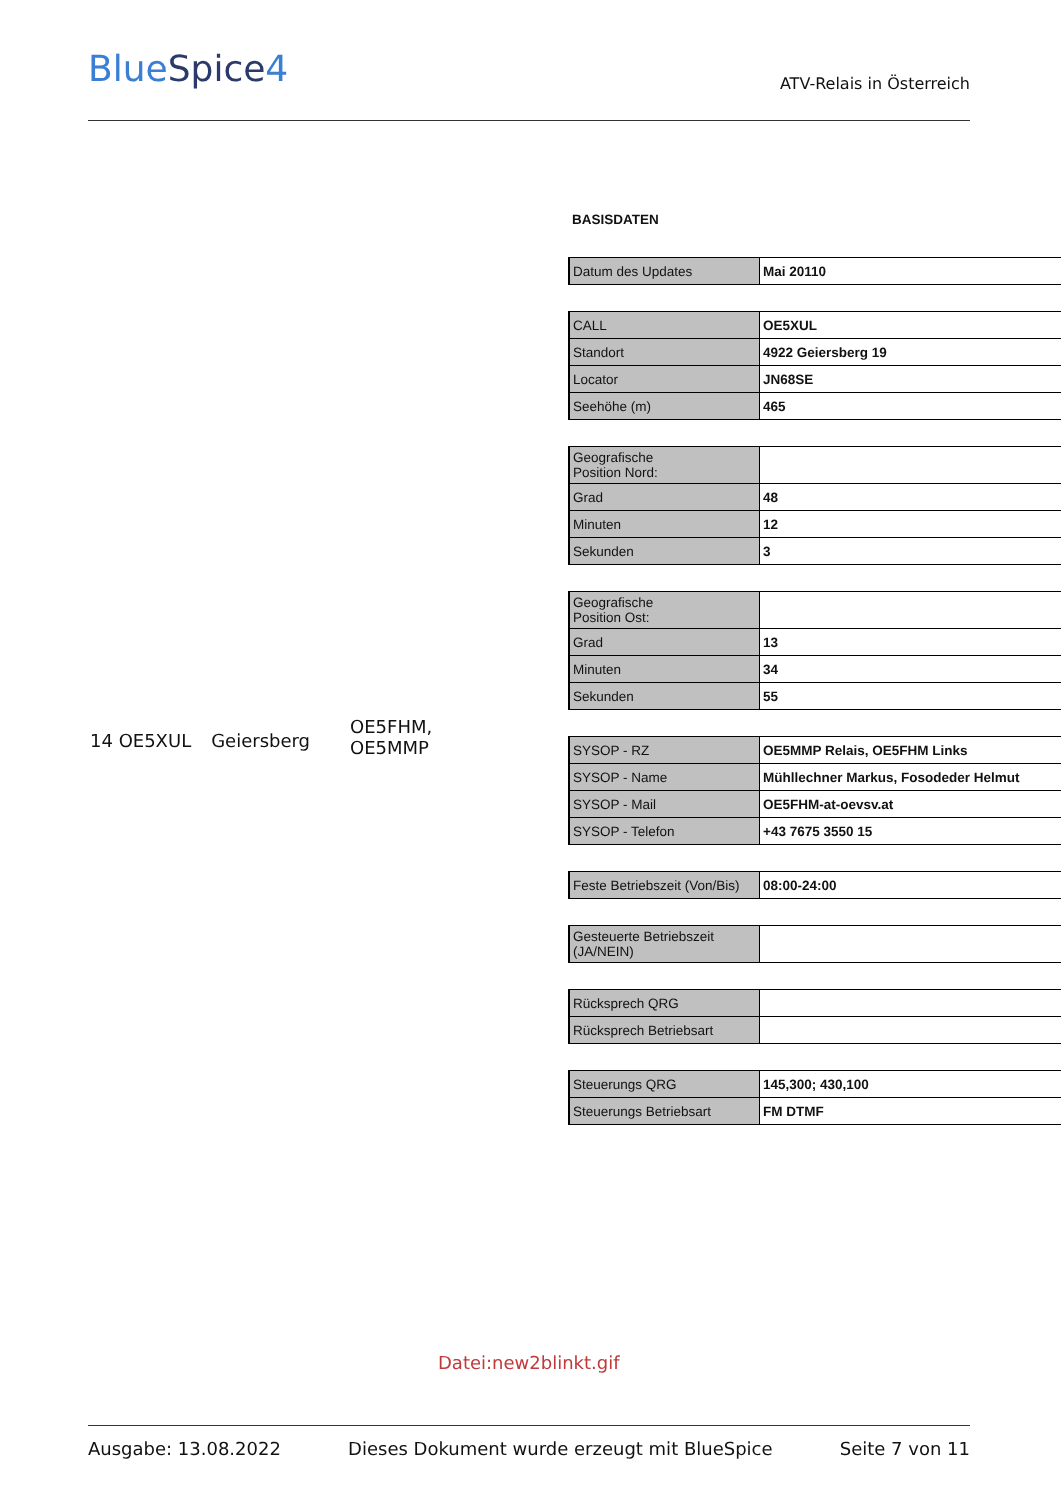BlueSpice4
ATV-Relais in Österreich
14 OE5XUL Geiersberg OE5FHM,
OE5MMP
BASISDATEN
| Datum des Updates | Mai 20110 |
| CALL | OE5XUL |
| Standort | 4922 Geiersberg 19 |
| Locator | JN68SE |
| Seehöhe (m) | 465 |
| Geografische Position Nord: | |
| Grad | 48 |
| Minuten | 12 |
| Sekunden | 3 |
| Geografische Position Ost: | |
| Grad | 13 |
| Minuten | 34 |
| Sekunden | 55 |
| SYSOP - RZ | OE5MMP Relais, OE5FHM Links |
| SYSOP - Name | Mühllechner Markus, Fosodeder Helmut |
| SYSOP - Mail | OE5FHM-at-oevsv.at |
| SYSOP - Telefon | +43 7675 3550 15 |
| Feste Betriebszeit (Von/Bis) | 08:00-24:00 |
| Gesteuerte Betriebszeit (JA/NEIN) | |
| Rücksprech QRG | |
| Rücksprech Betriebsart | |
| Steuerungs QRG | 145,300; 430,100 |
| Steuerungs Betriebsart | FM DTMF |
Datei:new2blinkt.gif
Ausgabe: 13.08.2022 Dieses Dokument wurde erzeugt mit BlueSpice Seite 7 von 11